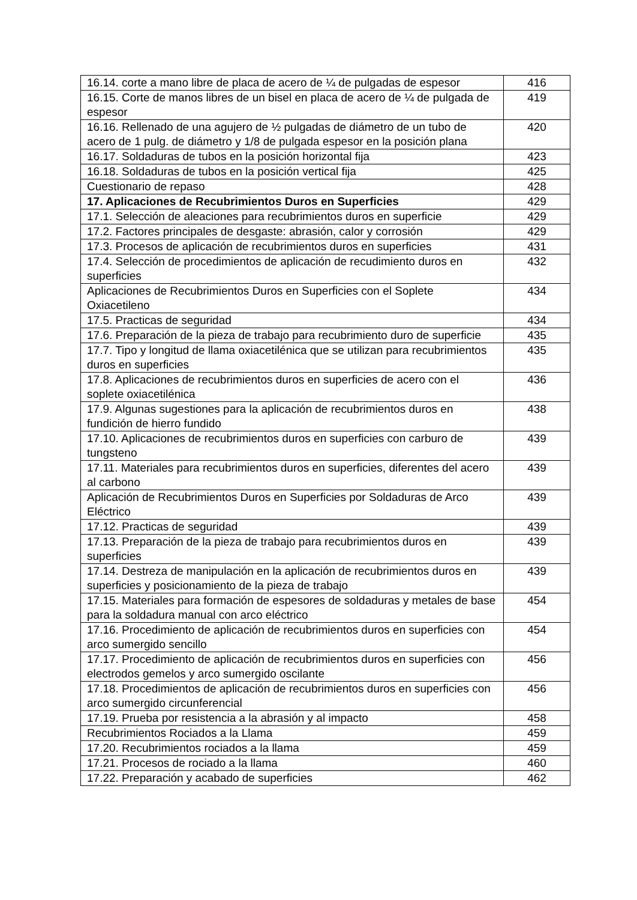| 16.14. corte a mano libre de placa de acero de ¼ de pulgadas de espesor | 416 |
| 16.15. Corte de manos libres de un bisel en placa de acero de ¼ de pulgada de espesor | 419 |
| 16.16. Rellenado de una agujero de ½ pulgadas de diámetro de un tubo de acero de 1 pulg. de diámetro y 1/8 de pulgada espesor en la posición plana | 420 |
| 16.17. Soldaduras de tubos en la posición horizontal fija | 423 |
| 16.18. Soldaduras de tubos en la posición vertical fija | 425 |
| Cuestionario de repaso | 428 |
| 17. Aplicaciones de Recubrimientos Duros en Superficies | 429 |
| 17.1. Selección de aleaciones para recubrimientos duros en superficie | 429 |
| 17.2. Factores principales de desgaste: abrasión, calor y corrosión | 429 |
| 17.3. Procesos de aplicación de recubrimientos duros en superficies | 431 |
| 17.4. Selección de procedimientos de aplicación de recudimiento duros en superficies | 432 |
| Aplicaciones de Recubrimientos Duros en Superficies con el Soplete Oxiacetileno | 434 |
| 17.5. Practicas de seguridad | 434 |
| 17.6. Preparación de la pieza de trabajo para recubrimiento duro de superficie | 435 |
| 17.7. Tipo y longitud de llama oxiacetilénica que se utilizan para recubrimientos duros en superficies | 435 |
| 17.8. Aplicaciones de recubrimientos duros en superficies de acero con el soplete oxiacetilénica | 436 |
| 17.9. Algunas sugestiones para la aplicación de recubrimientos duros en fundición de hierro fundido | 438 |
| 17.10. Aplicaciones de recubrimientos duros en superficies con carburo de tungsteno | 439 |
| 17.11. Materiales para recubrimientos duros en superficies, diferentes del acero al carbono | 439 |
| Aplicación de Recubrimientos Duros en Superficies por Soldaduras de Arco Eléctrico | 439 |
| 17.12. Practicas de seguridad | 439 |
| 17.13. Preparación de la pieza de trabajo para recubrimientos duros en superficies | 439 |
| 17.14. Destreza de manipulación en la aplicación de recubrimientos duros en superficies y posicionamiento de la pieza de trabajo | 439 |
| 17.15. Materiales para formación de espesores de soldaduras y metales de base para la soldadura manual con arco eléctrico | 454 |
| 17.16. Procedimiento de aplicación de recubrimientos duros en superficies con arco sumergido sencillo | 454 |
| 17.17. Procedimiento de aplicación de recubrimientos duros en superficies con electrodos gemelos y arco sumergido oscilante | 456 |
| 17.18. Procedimientos de aplicación de recubrimientos duros en superficies con arco sumergido circunferencial | 456 |
| 17.19. Prueba por resistencia a la abrasión y al impacto | 458 |
| Recubrimientos Rociados a la Llama | 459 |
| 17.20. Recubrimientos rociados a la llama | 459 |
| 17.21. Procesos de rociado a la llama | 460 |
| 17.22. Preparación y acabado de superficies | 462 |